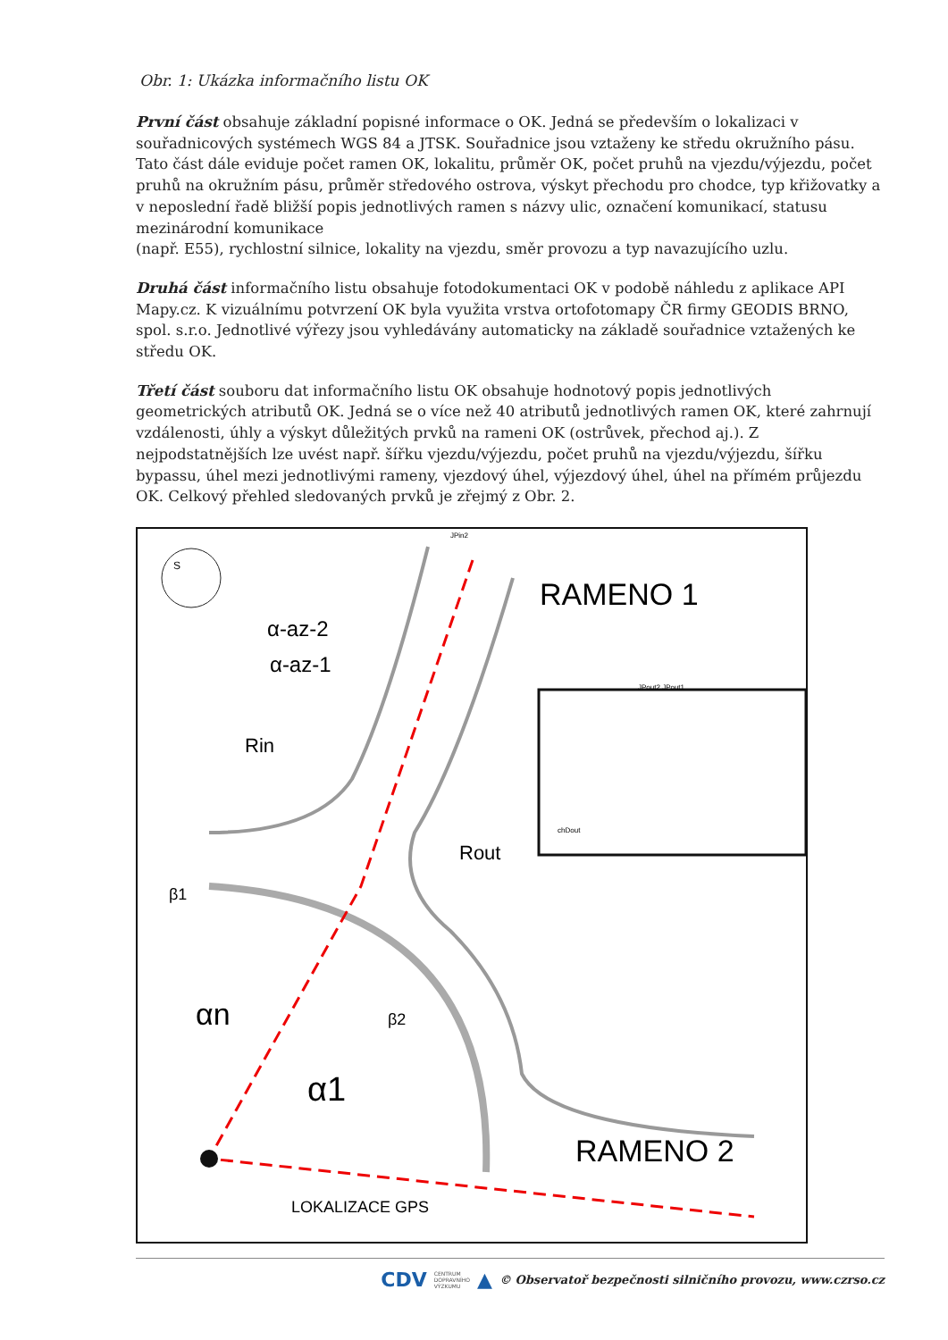Obr. 1: Ukázka informačního listu OK
První část obsahuje základní popisné informace o OK. Jedná se především o lokalizaci v souřadnicových systémech WGS 84 a JTSK. Souřadnice jsou vztaženy ke středu okružního pásu. Tato část dále eviduje počet ramen OK, lokalitu, průměr OK, počet pruhů na vjezdu/výjezdu, počet pruhů na okružním pásu, průměr středového ostrova, výskyt přechodu pro chodce, typ křižovatky a v neposlední řadě bližší popis jednotlivých ramen s názvy ulic, označení komunikací, statusu mezinárodní komunikace
(např. E55), rychlostní silnice, lokality na vjezdu, směr provozu a typ navazujícího uzlu.
Druhá část informačního listu obsahuje fotodokumentaci OK v podobě náhledu z aplikace API Mapy.cz. K vizuálnímu potvrzení OK byla využita vrstva ortofotomapy ČR firmy GEODIS BRNO, spol. s.r.o. Jednotlivé výřezy jsou vyhledávány automaticky na základě souřadnice vztažených ke středu OK.
Třetí část souboru dat informačního listu OK obsahuje hodnotový popis jednotlivých geometrických atributů OK. Jedná se o více než 40 atributů jednotlivých ramen OK, které zahrnují vzdálenosti, úhly a výskyt důležitých prvků na rameni OK (ostrůvek, přechod aj.). Z nejpodstatnějších lze uvést např. šířku vjezdu/výjezdu, počet pruhů na vjezdu/výjezdu, šířku bypassu, úhel mezi jednotlivými rameny, vjezdový úhel, výjezdový úhel, úhel na přímém průjezdu OK. Celkový přehled sledovaných prvků je zřejmý z Obr. 2.
S
RAMENO 1
RAMENO 2
α-az-2
α-az-1
Rin
Rout
β1
β2
αn
α1
LOKALIZACE GPS
JPin2
JPout2 JPout1
chDout
CDV CENTRUM
DOPRAVNÍHO
VÝZKUMU ▲ © Observatoř bezpečnosti silničního provozu, www.czrso.cz